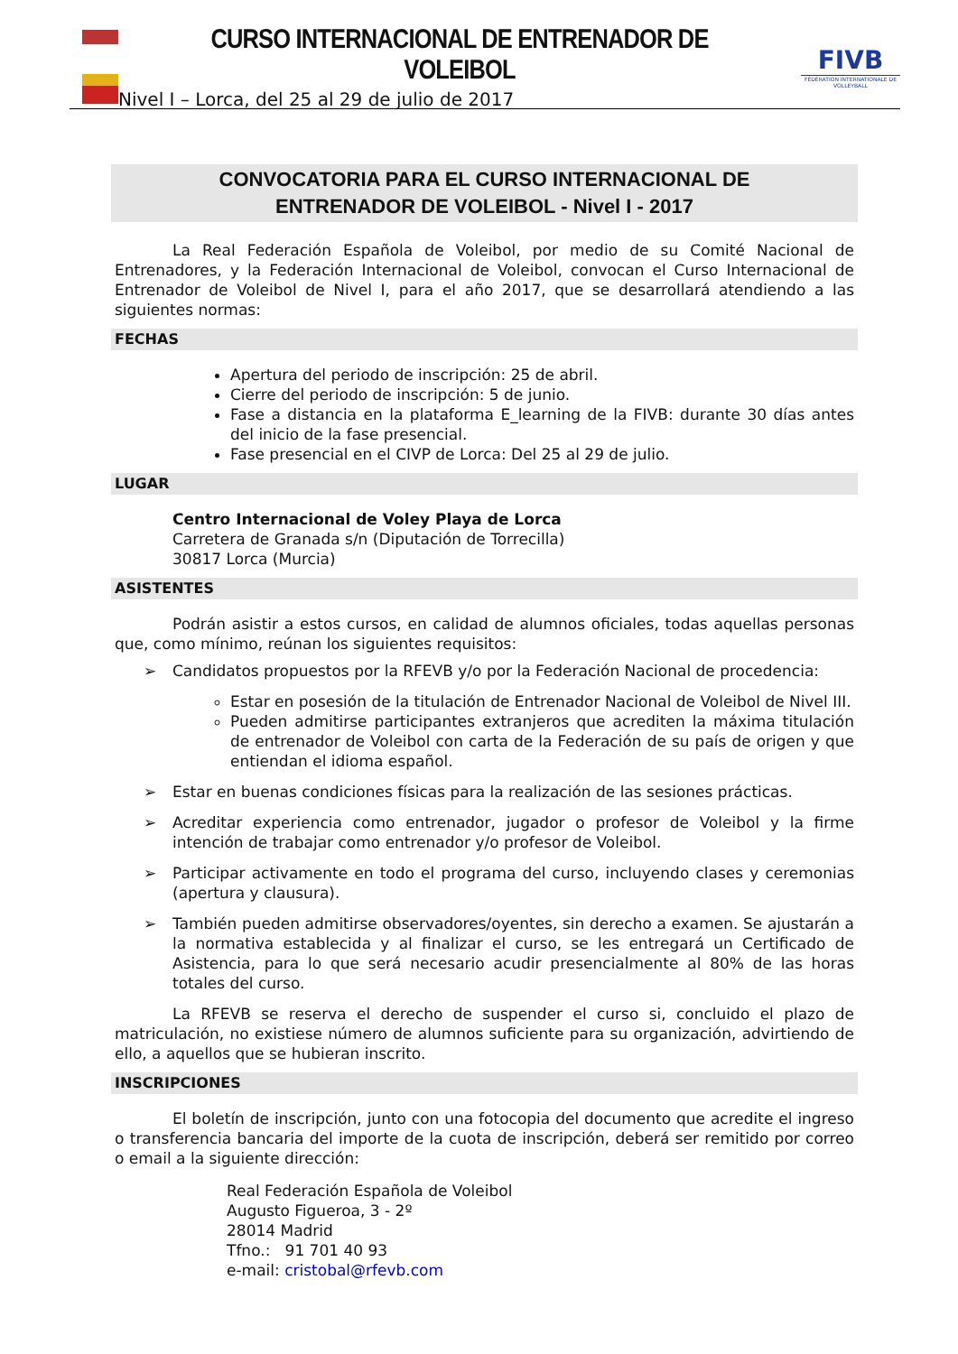CURSO INTERNACIONAL DE ENTRENADOR DE VOLEIBOL
Nivel I – Lorca, del 25 al 29 de julio de 2017
FIVB
FÉDÉRATION INTERNATIONALE DE VOLLEYBALL
CONVOCATORIA PARA EL CURSO INTERNACIONAL DE
ENTRENADOR DE VOLEIBOL - Nivel I - 2017
La Real Federación Española de Voleibol, por medio de su Comité Nacional de Entrenadores, y la Federación Internacional de Voleibol, convocan el Curso Internacional de Entrenador de Voleibol de Nivel I, para el año 2017, que se desarrollará atendiendo a las siguientes normas:
FECHAS
Apertura del periodo de inscripción: 25 de abril.
Cierre del periodo de inscripción: 5 de junio.
Fase a distancia en la plataforma E_learning de la FIVB: durante 30 días antes del inicio de la fase presencial.
Fase presencial en el CIVP de Lorca: Del 25 al 29 de julio.
LUGAR
Centro Internacional de Voley Playa de Lorca
Carretera de Granada s/n (Diputación de Torrecilla)
30817 Lorca (Murcia)
ASISTENTES
Podrán asistir a estos cursos, en calidad de alumnos oficiales, todas aquellas personas que, como mínimo, reúnan los siguientes requisitos:
➢ Candidatos propuestos por la RFEVB y/o por la Federación Nacional de procedencia:
Estar en posesión de la titulación de Entrenador Nacional de Voleibol de Nivel III.
Pueden admitirse participantes extranjeros que acrediten la máxima titulación de entrenador de Voleibol con carta de la Federación de su país de origen y que entiendan el idioma español.
➢ Estar en buenas condiciones físicas para la realización de las sesiones prácticas.
➢ Acreditar experiencia como entrenador, jugador o profesor de Voleibol y la firme intención de trabajar como entrenador y/o profesor de Voleibol.
➢ Participar activamente en todo el programa del curso, incluyendo clases y ceremonias (apertura y clausura).
➢ También pueden admitirse observadores/oyentes, sin derecho a examen. Se ajustarán a la normativa establecida y al finalizar el curso, se les entregará un Certificado de Asistencia, para lo que será necesario acudir presencialmente al 80% de las horas totales del curso.
La RFEVB se reserva el derecho de suspender el curso si, concluido el plazo de matriculación, no existiese número de alumnos suficiente para su organización, advirtiendo de ello, a aquellos que se hubieran inscrito.
INSCRIPCIONES
El boletín de inscripción, junto con una fotocopia del documento que acredite el ingreso o transferencia bancaria del importe de la cuota de inscripción, deberá ser remitido por correo o email a la siguiente dirección:
Real Federación Española de Voleibol
Augusto Figueroa, 3 - 2º
28014 Madrid
Tfno.: 91 701 40 93
e-mail: cristobal@rfevb.com